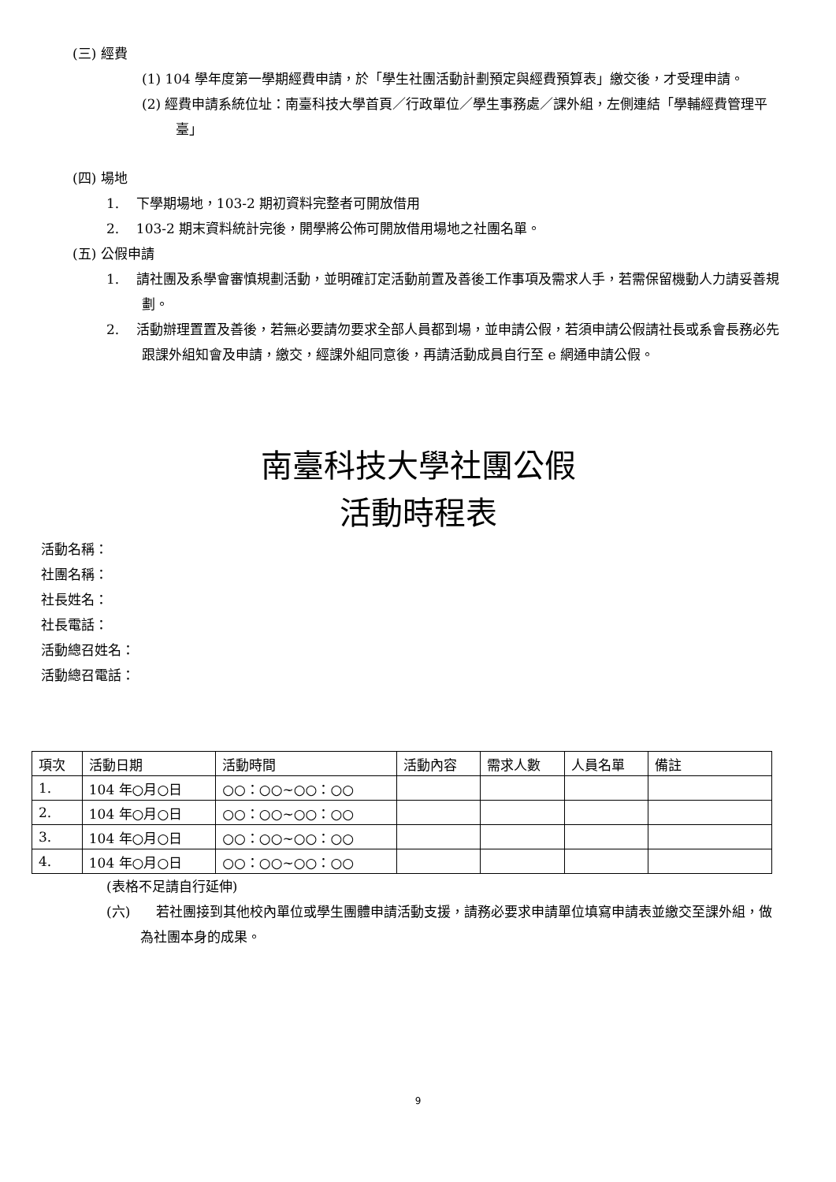(三) 經費
(1) 104 學年度第一學期經費申請，於「學生社團活動計劃預定與經費預算表」繳交後，才受理申請。
(2) 經費申請系統位址：南臺科技大學首頁／行政單位／學生事務處／課外組，左側連結「學輔經費管理平臺」
(四) 場地
1. 下學期場地，103-2 期初資料完整者可開放借用
2. 103-2 期末資料統計完後，開學將公佈可開放借用場地之社團名單。
(五) 公假申請
1. 請社團及系學會審慎規劃活動，並明確訂定活動前置及善後工作事項及需求人手，若需保留機動人力請妥善規劃。
2. 活動辦理置置及善後，若無必要請勿要求全部人員都到場，並申請公假，若須申請公假請社長或系會長務必先跟課外組知會及申請，繳交，經課外組同意後，再請活動成員自行至 e 網通申請公假。
南臺科技大學社團公假
活動時程表
活動名稱：
社團名稱：
社長姓名：
社長電話：
活動總召姓名：
活動總召電話：
| 項次 | 活動日期 | 活動時間 | 活動內容 | 需求人數 | 人員名單 | 備註 |
| --- | --- | --- | --- | --- | --- | --- |
| 1. | 104 年○月○日 | ○○：○○~○○：○○ | | | | |
| 2. | 104 年○月○日 | ○○：○○~○○：○○ | | | | |
| 3. | 104 年○月○日 | ○○：○○~○○：○○ | | | | |
| 4. | 104 年○月○日 | ○○：○○~○○：○○ | | | | |
(表格不足請自行延伸)
(六) 若社團接到其他校內單位或學生團體申請活動支援，請務必要求申請單位填寫申請表並繳交至課外組，做為社團本身的成果。
9